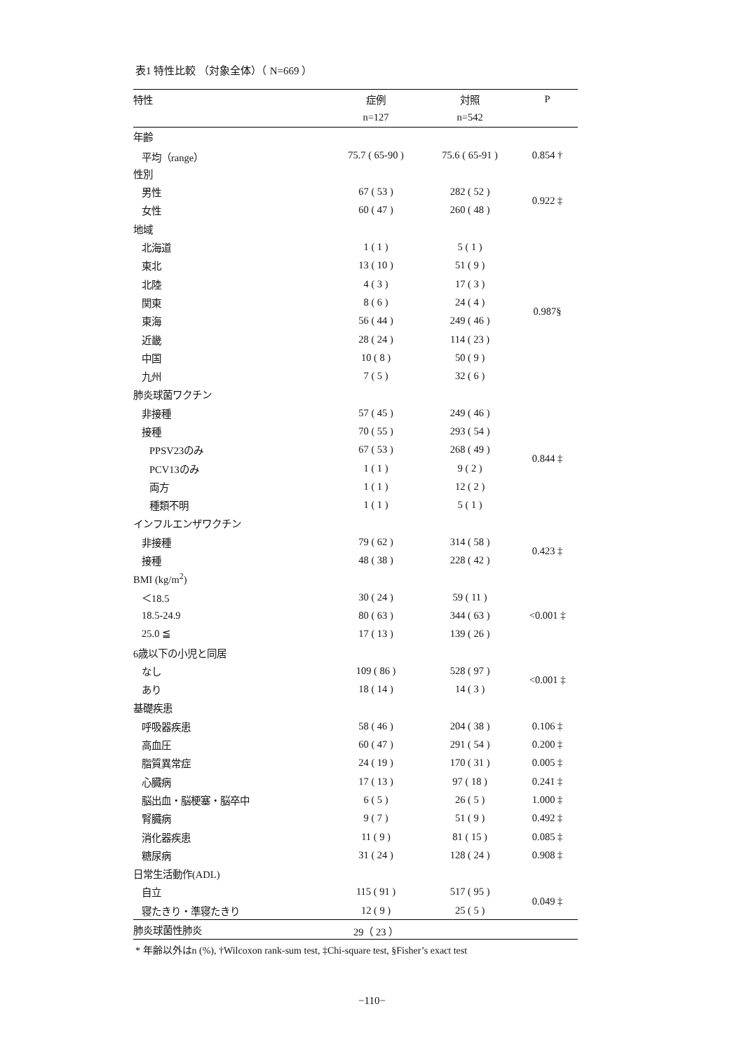表1 特性比較 （対象全体）（ N=669 ）
| 特性 | 症例 | 対照 | P |
| --- | --- | --- | --- |
| | n=127 | n=542 | |
| 年齢 | | | |
| 平均（range） | 75.7 ( 65-90 ) | 75.6 ( 65-91 ) | 0.854 † |
| 性別 | | | |
| 男性 | 67 ( 53 ) | 282 ( 52 ) | 0.922 ‡ |
| 女性 | 60 ( 47 ) | 260 ( 48 ) | |
| 地域 | | | |
| 北海道 | 1 ( 1 ) | 5 ( 1 ) | 0.987§ |
| 東北 | 13 ( 10 ) | 51 ( 9 ) | |
| 北陸 | 4 ( 3 ) | 17 ( 3 ) | |
| 関東 | 8 ( 6 ) | 24 ( 4 ) | |
| 東海 | 56 ( 44 ) | 249 ( 46 ) | |
| 近畿 | 28 ( 24 ) | 114 ( 23 ) | |
| 中国 | 10 ( 8 ) | 50 ( 9 ) | |
| 九州 | 7 ( 5 ) | 32 ( 6 ) | |
| 肺炎球菌ワクチン | | | |
| 非接種 | 57 ( 45 ) | 249 ( 46 ) | 0.844 ‡ |
| 接種 | 70 ( 55 ) | 293 ( 54 ) | |
| PPSV23のみ | 67 ( 53 ) | 268 ( 49 ) | |
| PCV13のみ | 1 ( 1 ) | 9 ( 2 ) | |
| 両方 | 1 ( 1 ) | 12 ( 2 ) | |
| 種類不明 | 1 ( 1 ) | 5 ( 1 ) | |
| インフルエンザワクチン | | | |
| 非接種 | 79 ( 62 ) | 314 ( 58 ) | 0.423 ‡ |
| 接種 | 48 ( 38 ) | 228 ( 42 ) | |
| BMI (kg/m<sup>2</sup>) | | | |
| ＜18.5 | 30 ( 24 ) | 59 ( 11 ) | <0.001 ‡ |
| 18.5-24.9 | 80 ( 63 ) | 344 ( 63 ) | |
| 25.0 ≦ | 17 ( 13 ) | 139 ( 26 ) | |
| 6歳以下の小児と同居 | | | |
| なし | 109 ( 86 ) | 528 ( 97 ) | <0.001 ‡ |
| あり | 18 ( 14 ) | 14 ( 3 ) | |
| 基礎疾患 | | | |
| 呼吸器疾患 | 58 ( 46 ) | 204 ( 38 ) | 0.106 ‡ |
| 高血圧 | 60 ( 47 ) | 291 ( 54 ) | 0.200 ‡ |
| 脂質異常症 | 24 ( 19 ) | 170 ( 31 ) | 0.005 ‡ |
| 心臓病 | 17 ( 13 ) | 97 ( 18 ) | 0.241 ‡ |
| 脳出血・脳梗塞・脳卒中 | 6 ( 5 ) | 26 ( 5 ) | 1.000 ‡ |
| 腎臓病 | 9 ( 7 ) | 51 ( 9 ) | 0.492 ‡ |
| 消化器疾患 | 11 ( 9 ) | 81 ( 15 ) | 0.085 ‡ |
| 糖尿病 | 31 ( 24 ) | 128 ( 24 ) | 0.908 ‡ |
| 日常生活動作(ADL) | | | |
| 自立 | 115 ( 91 ) | 517 ( 95 ) | 0.049 ‡ |
| 寝たきり・準寝たきり | 12 ( 9 ) | 25 ( 5 ) | |
| 肺炎球菌性肺炎 | 29（ 23 ） | | |
* 年齢以外はn (%), †Wilcoxon rank-sum test, ‡Chi-square test, §Fisher’s exact test
−110−